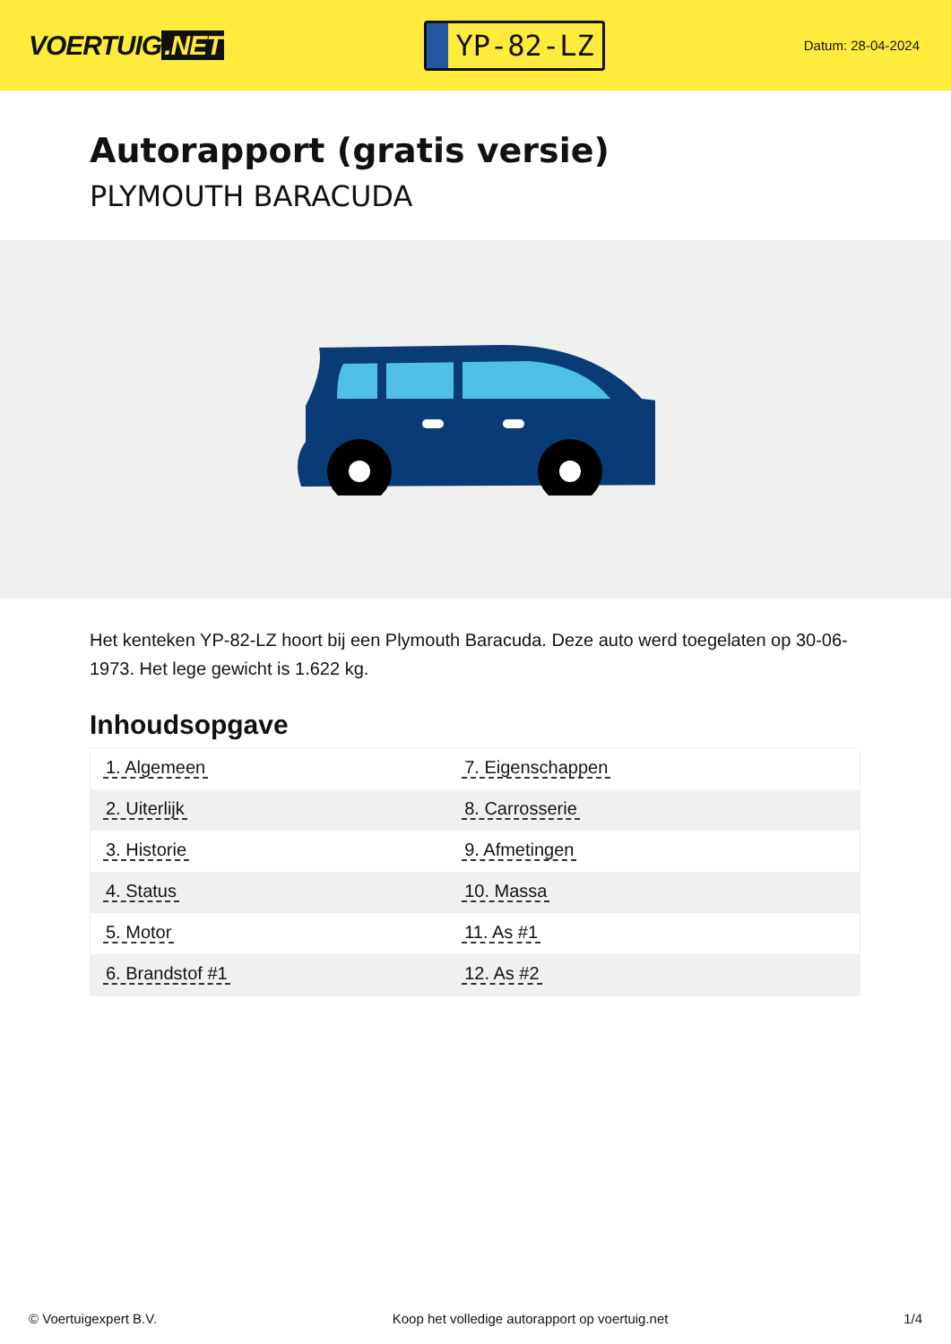VOERTUIG.NET
YP-82-LZ
Datum: 28-04-2024
Autorapport (gratis versie)
PLYMOUTH BARACUDA
Het kenteken YP-82-LZ hoort bij een Plymouth Baracuda. Deze auto werd toegelaten op 30-06-1973. Het lege gewicht is 1.622 kg.
Inhoudsopgave
| 1. Algemeen | 7. Eigenschappen |
| 2. Uiterlijk | 8. Carrosserie |
| 3. Historie | 9. Afmetingen |
| 4. Status | 10. Massa |
| 5. Motor | 11. As #1 |
| 6. Brandstof #1 | 12. As #2 |
© Voertuigexpert B.V. Koop het volledige autorapport op voertuig.net 1/4